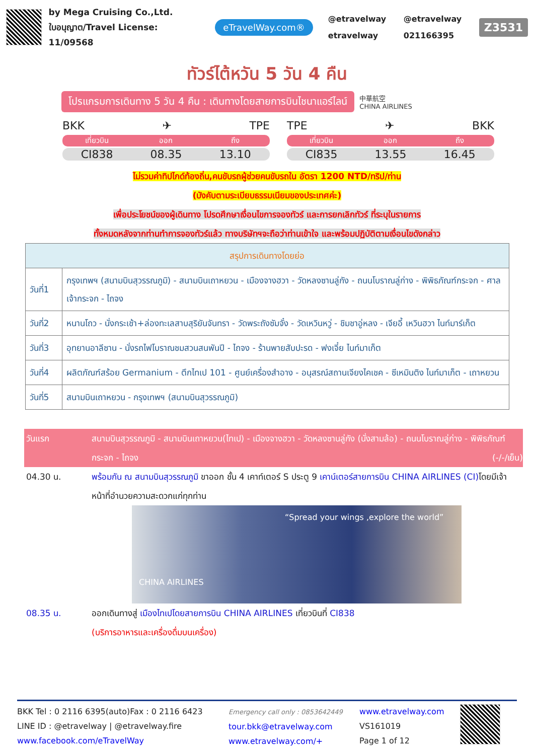by Mega Cruising Co.,Ltd.
ใบอนุญาต/Travel License: 11/09568
eTravelWay.com®
@etravelway @etravelway etravelway 021166395
Z3531
ทัวร์ไต้หวัน 5 วัน 4 คืน
โปรแกรมการเดินทาง 5 วัน 4 คืน : เดินทางโดยสายการบินไชนาแอร์ไลน์
中華航空
CHINA AIRLINES
BKK ✈ TPE
เที่ยวบิน ออก ถึง
CI838 08.35 13.10
TPE ✈ BKK
เที่ยวบิน ออก ถึง
CI835 13.55 16.45
ไม่รวมค่าทิปไกด์ท้องถิ่น,คนขับรถผู้ช่วยคนขับรถใน อัตรา 1200 NTD/ทริป/ท่าน
(บังคับตามระเบียบธรรมเนียมของประเทศค่ะ)
เพื่อประโยชน์ของผู้เดินทาง โปรดศึกษาเงื่อนไขการจองทัวร์ และการยกเลิกทัวร์ ที่ระบุในรายการ
ทั้งหมดหลังจากท่านทำการจองทัวร์แล้ว ทางบริษัทฯจะถือว่าท่านเข้าใจ และพร้อมปฏิบัติตามเงื่อนไขดังกล่าว
| สรุปการเดินทางโดยย่อ | |
| --- | --- |
| วันที่1 | กรุงเทพฯ (สนามบินสุวรรณภูมิ) - สนามบินเถาหยวน - เมืองจางฮวา - วัดหลงซานลู่กัง - ถนนโบราณลู่ก่าง - พิพิธภัณฑ์กระจก - ศาลเจ้ากระจก - ไถจง |
| วันที่2 | หนานโถว - นั่งกระเช้า+ล่องทะเลสาบสุริยันจันทรา - วัดพระถังซัมจั๋ง - วัดเหวินหวู่ - ชิมชาอู่หลง - เจียอี้ เหวินฮวา ไนท์มาร์เก็ต |
| วันที่3 | อุทยานอาลีซาน - นั่งรถไฟโบราณชมสวนสนพันปี - ไถจง - ร้านพายสับปะรด - ฟงเจี๋ย ไนท์มาเก็ต |
| วันที่4 | ผลิตภัณฑ์สร้อย Germanium - ตึกไทเป 101 - ศูนย์เครื่องสำอาง - อนุสรณ์สถานเจียงไคเชค - ซีเหมินติง ไนท์มาเก็ต - เถาหยวน |
| วันที่5 | สนามบินเถาหยวน - กรุงเทพฯ (สนามบินสุวรรณภูมิ) |
วันแรก สนามบินสุวรรณภูมิ - สนามบินเถาหยวน(ไทเป) - เมืองจางฮวา - วัดหลงซานลู่กัง (นั่งสามล้อ) - ถนนโบราณลู่ก่าง - พิพิธภัณฑ์กระจก - ไถจง (-/-/เย็น)
04.30 น. พร้อมกัน ณ สนามบินสุวรรณภูมิ ขาออก ชั้น 4 เคาท์เตอร์ S ประตู 9 เคาน์เตอร์สายการบิน CHINA AIRLINES (CI) โดยมีเจ้าหน้าที่อำนวยความสะดวกแก่ทุกท่าน
“Spread your wings ,explore the world”
CHINA AIRLINES
08.35 น. ออกเดินทางสู่ เมืองไทเปโดยสายการบิน CHINA AIRLINES เที่ยวบินที่ CI838
(บริการอาหารและเครื่องดื่มบนเครื่อง)
BKK Tel : 0 2116 6395(auto)Fax : 0 2116 6423
LINE ID : @etravelway | @etravelway.fire
www.facebook.com/eTravelWay
Emergency call only : 0853642449
tour.bkk@etravelway.com
www.etravelway.com/+
www.etravelway.com
VS161019
Page 1 of 12